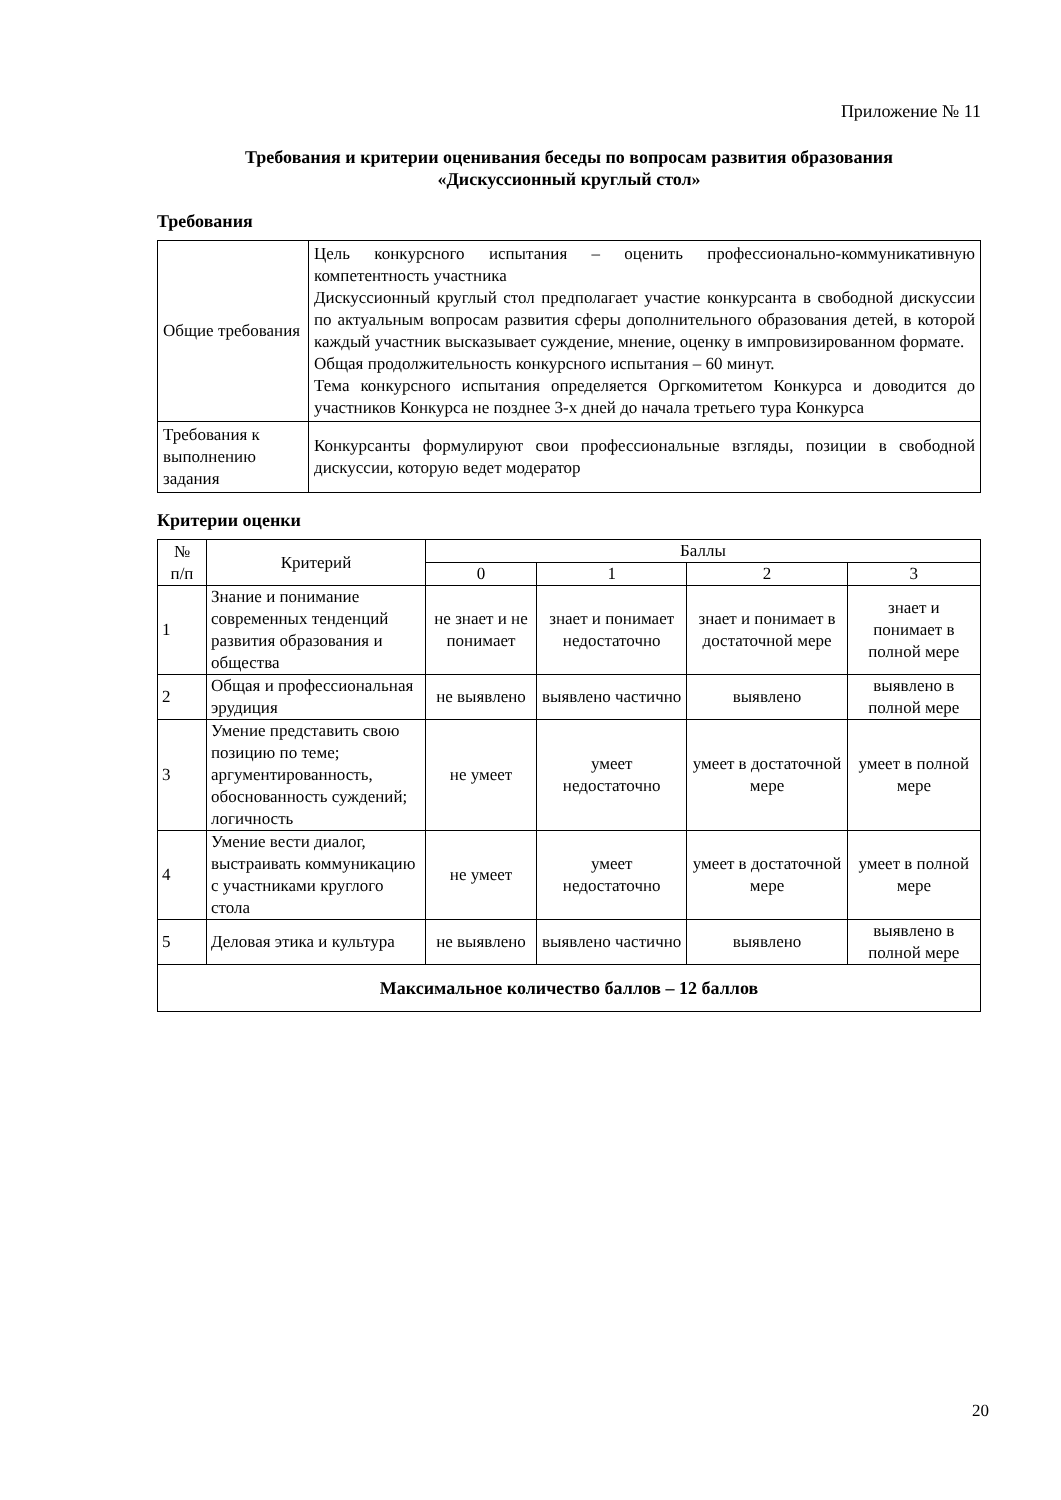Приложение № 11
Требования и критерии оценивания беседы по вопросам развития образования
«Дискуссионный круглый стол»
Требования
| Общие требования | Цель конкурсного испытания – оценить профессионально-коммуникативную компетентность участника Дискуссионный круглый стол предполагает участие конкурсанта в свободной дискуссии по актуальным вопросам развития сферы дополнительного образования детей, в которой каждый участник высказывает суждение, мнение, оценку в импровизированном формате. Общая продолжительность конкурсного испытания – 60 минут. Тема конкурсного испытания определяется Оргкомитетом Конкурса и доводится до участников Конкурса не позднее 3-х дней до начала третьего тура Конкурса |
| Требования к выполнению задания | Конкурсанты формулируют свои профессиональные взгляды, позиции в свободной дискуссии, которую ведет модератор |
Критерии оценки
| № п/п | Критерий | Баллы | | | |
| --- | --- | --- | --- | --- | --- |
| | | 0 | 1 | 2 | 3 |
| 1 | Знание и понимание современных тенденций развития образования и общества | не знает и не понимает | знает и понимает недостаточно | знает и понимает в достаточной мере | знает и понимает в полной мере |
| 2 | Общая и профессиональная эрудиция | не выявлено | выявлено частично | выявлено | выявлено в полной мере |
| 3 | Умение представить свою позицию по теме; аргументированность, обоснованность суждений; логичность | не умеет | умеет недостаточно | умеет в достаточной мере | умеет в полной мере |
| 4 | Умение вести диалог, выстраивать коммуникацию с участниками круглого стола | не умеет | умеет недостаточно | умеет в достаточной мере | умеет в полной мере |
| 5 | Деловая этика и культура | не выявлено | выявлено частично | выявлено | выявлено в полной мере |
| Максимальное количество баллов – 12 баллов | | | | | |
20